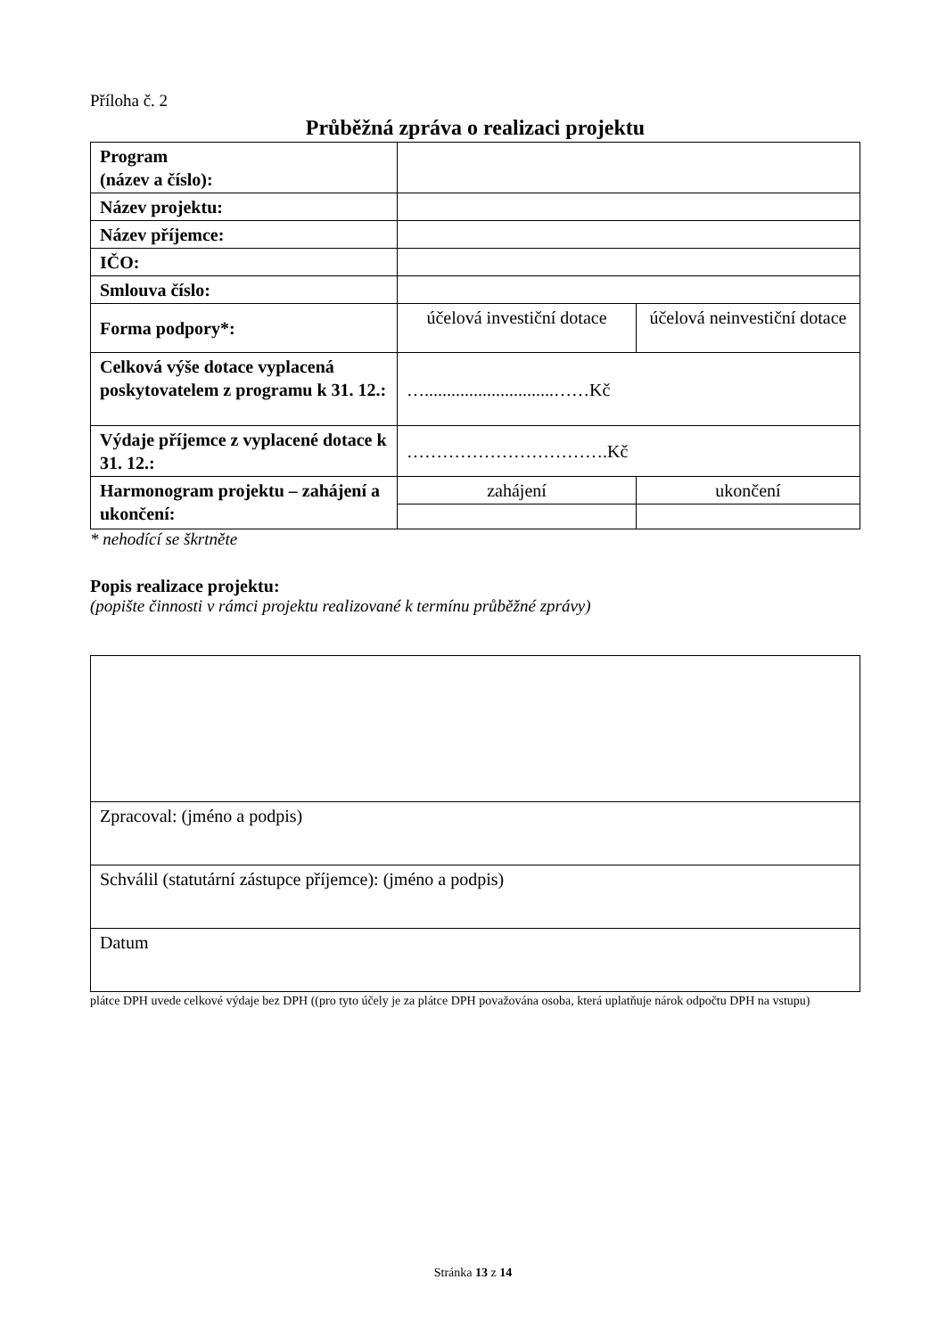Příloha č. 2
Průběžná zpráva o realizaci projektu
| Program (název a číslo): | | |
| Název projektu: | | |
| Název příjemce: | | |
| IČO: | | |
| Smlouva číslo: | | |
| Forma podpory*: | účelová investiční dotace | účelová neinvestiční dotace |
| Celková výše dotace vyplacená poskytovatelem z programu k 31. 12.: | ….............................……Kč | |
| Výdaje příjemce z vyplacené dotace k 31. 12.: | …………………………….Kč | |
| Harmonogram projektu – zahájení a ukončení: | zahájení | ukončení |
* nehodící se škrtněte
Popis realizace projektu:
(popište činnosti v rámci projektu realizované k termínu průběžné zprávy)
| Zpracoval: (jméno a podpis) |
| Schválil (statutární zástupce příjemce): (jméno a podpis) |
| Datum |
plátce DPH uvede celkové výdaje bez DPH ((pro tyto účely je za plátce DPH považována osoba, která uplatňuje nárok odpočtu DPH na vstupu)
Stránka 13 z 14